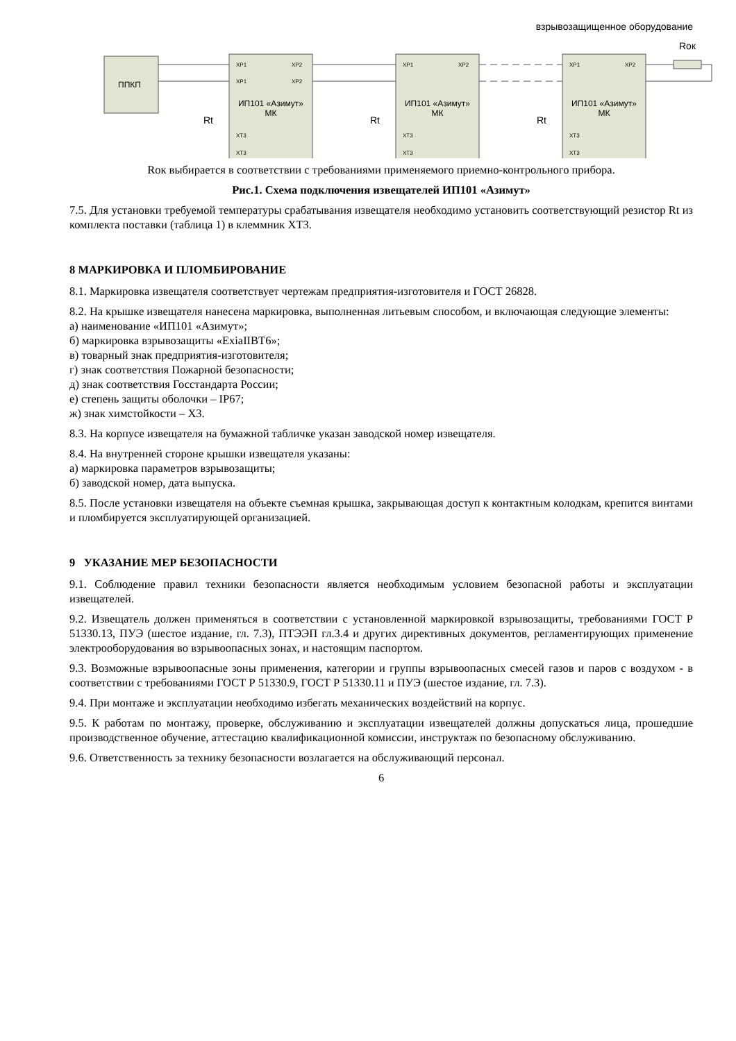взрывозащищенное оборудование
ППКП
ИП101 «Азимут»
МК
ИП101 «Азимут»
МК
ИП101 «Азимут»
МК
Rок
Rt
Rt
Rt
XP1
XP2
XP1
XP2
XT3
XT3
XP1
XP2
XT3
XT3
XP1
XP2
XT3
XT3
Rок выбирается в соответствии с требованиями применяемого приемно-контрольного прибора.
Рис.1. Схема подключения извещателей ИП101 «Азимут»
7.5. Для установки требуемой температуры срабатывания извещателя необходимо установить соответствующий резистор Rt из комплекта поставки (таблица 1) в клеммник XT3.
8 МАРКИРОВКА И ПЛОМБИРОВАНИЕ
8.1. Маркировка извещателя соответствует чертежам предприятия-изготовителя и ГОСТ 26828.
8.2. На крышке извещателя нанесена маркировка, выполненная литьевым способом, и включающая следующие элементы:
а) наименование «ИП101 «Азимут»;
б) маркировка взрывозащиты «ExiaIIBT6»;
в) товарный знак предприятия-изготовителя;
г) знак соответствия Пожарной безопасности;
д) знак соответствия Госстандарта России;
е) степень защиты оболочки – IP67;
ж) знак химстойкости – Х3.
8.3. На корпусе извещателя на бумажной табличке указан заводской номер извещателя.
8.4. На внутренней стороне крышки извещателя указаны:
а) маркировка параметров взрывозащиты;
б) заводской номер, дата выпуска.
8.5. После установки извещателя на объекте съемная крышка, закрывающая доступ к контактным колодкам, крепится винтами и пломбируется эксплуатирующей организацией.
9 УКАЗАНИЕ МЕР БЕЗОПАСНОСТИ
9.1. Соблюдение правил техники безопасности является необходимым условием безопасной работы и эксплуатации извещателей.
9.2. Извещатель должен применяться в соответствии с установленной маркировкой взрывозащиты, требованиями ГОСТ Р 51330.13, ПУЭ (шестое издание, гл. 7.3), ПТЭЭП гл.3.4 и других директивных документов, регламентирующих применение электрооборудования во взрывоопасных зонах, и настоящим паспортом.
9.3. Возможные взрывоопасные зоны применения, категории и группы взрывоопасных смесей газов и паров с воздухом - в соответствии с требованиями ГОСТ Р 51330.9, ГОСТ Р 51330.11 и ПУЭ (шестое издание, гл. 7.3).
9.4. При монтаже и эксплуатации необходимо избегать механических воздействий на корпус.
9.5. К работам по монтажу, проверке, обслуживанию и эксплуатации извещателей должны допускаться лица, прошедшие производственное обучение, аттестацию квалификационной комиссии, инструктаж по безопасному обслуживанию.
9.6. Ответственность за технику безопасности возлагается на обслуживающий персонал.
6